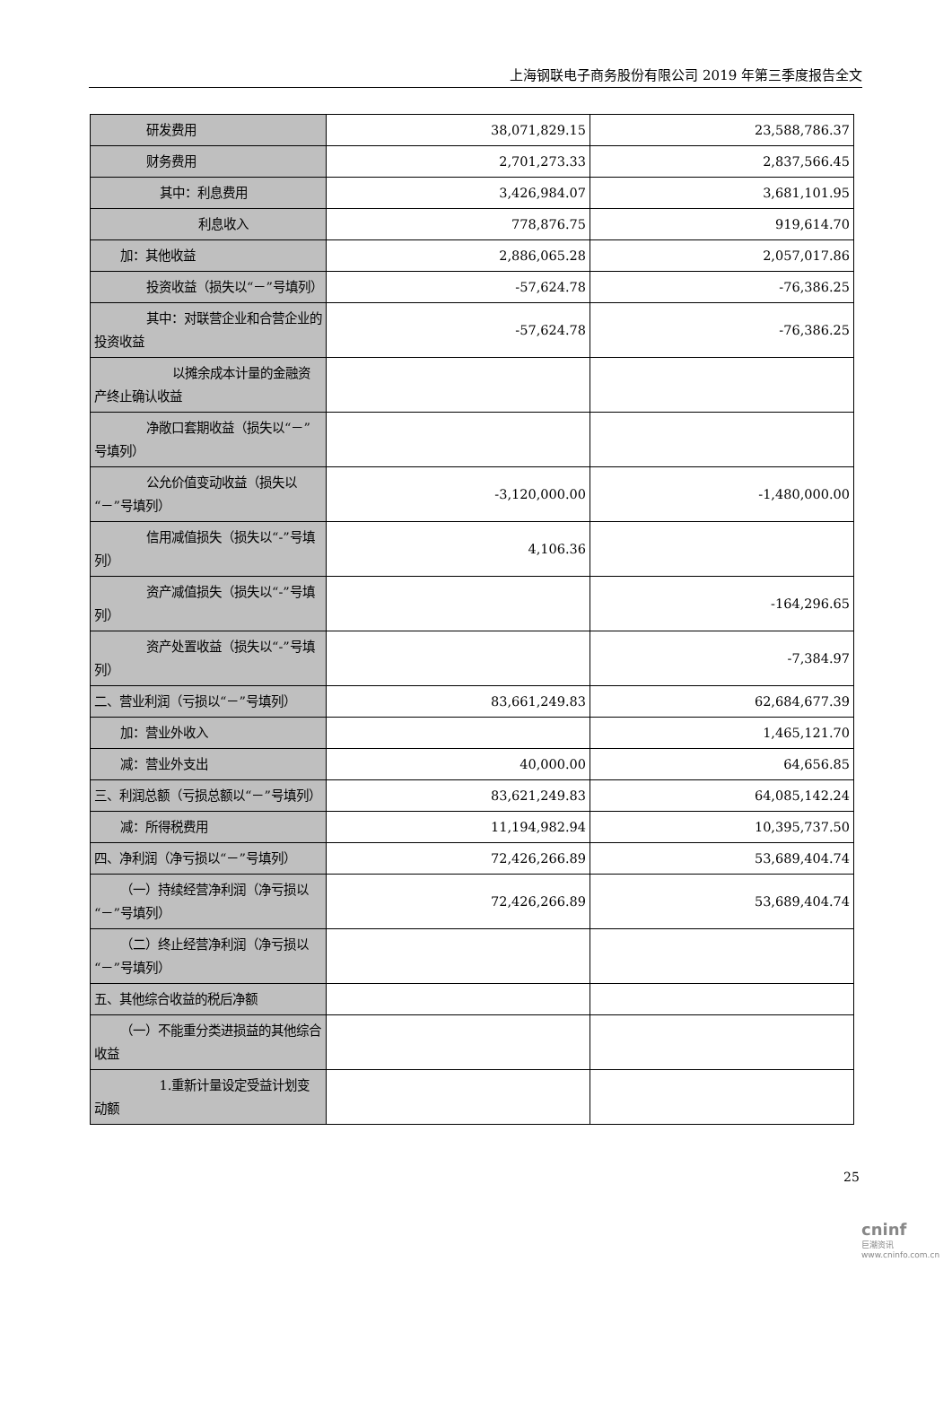上海钢联电子商务股份有限公司 2019 年第三季度报告全文
| 研发费用 | 38,071,829.15 | 23,588,786.37 |
| 财务费用 | 2,701,273.33 | 2,837,566.45 |
| 其中：利息费用 | 3,426,984.07 | 3,681,101.95 |
| 利息收入 | 778,876.75 | 919,614.70 |
| 加：其他收益 | 2,886,065.28 | 2,057,017.86 |
| 投资收益（损失以“－”号填列） | -57,624.78 | -76,386.25 |
| 其中：对联营企业和合营企业的投资收益 | -57,624.78 | -76,386.25 |
| 以摊余成本计量的金融资产终止确认收益 | | |
| 净敞口套期收益（损失以“－”号填列） | | |
| 公允价值变动收益（损失以“－”号填列） | -3,120,000.00 | -1,480,000.00 |
| 信用减值损失（损失以“-”号填列） | 4,106.36 | |
| 资产减值损失（损失以“-”号填列） | | -164,296.65 |
| 资产处置收益（损失以“-”号填列） | | -7,384.97 |
| 二、营业利润（亏损以“－”号填列） | 83,661,249.83 | 62,684,677.39 |
| 加：营业外收入 | | 1,465,121.70 |
| 减：营业外支出 | 40,000.00 | 64,656.85 |
| 三、利润总额（亏损总额以“－”号填列） | 83,621,249.83 | 64,085,142.24 |
| 减：所得税费用 | 11,194,982.94 | 10,395,737.50 |
| 四、净利润（净亏损以“－”号填列） | 72,426,266.89 | 53,689,404.74 |
| （一）持续经营净利润（净亏损以“－”号填列） | 72,426,266.89 | 53,689,404.74 |
| （二）终止经营净利润（净亏损以“－”号填列） | | |
| 五、其他综合收益的税后净额 | | |
| （一）不能重分类进损益的其他综合收益 | | |
| 1.重新计量设定受益计划变动额 | | |
25
cninf
巨潮资讯 www.cninfo.com.cn